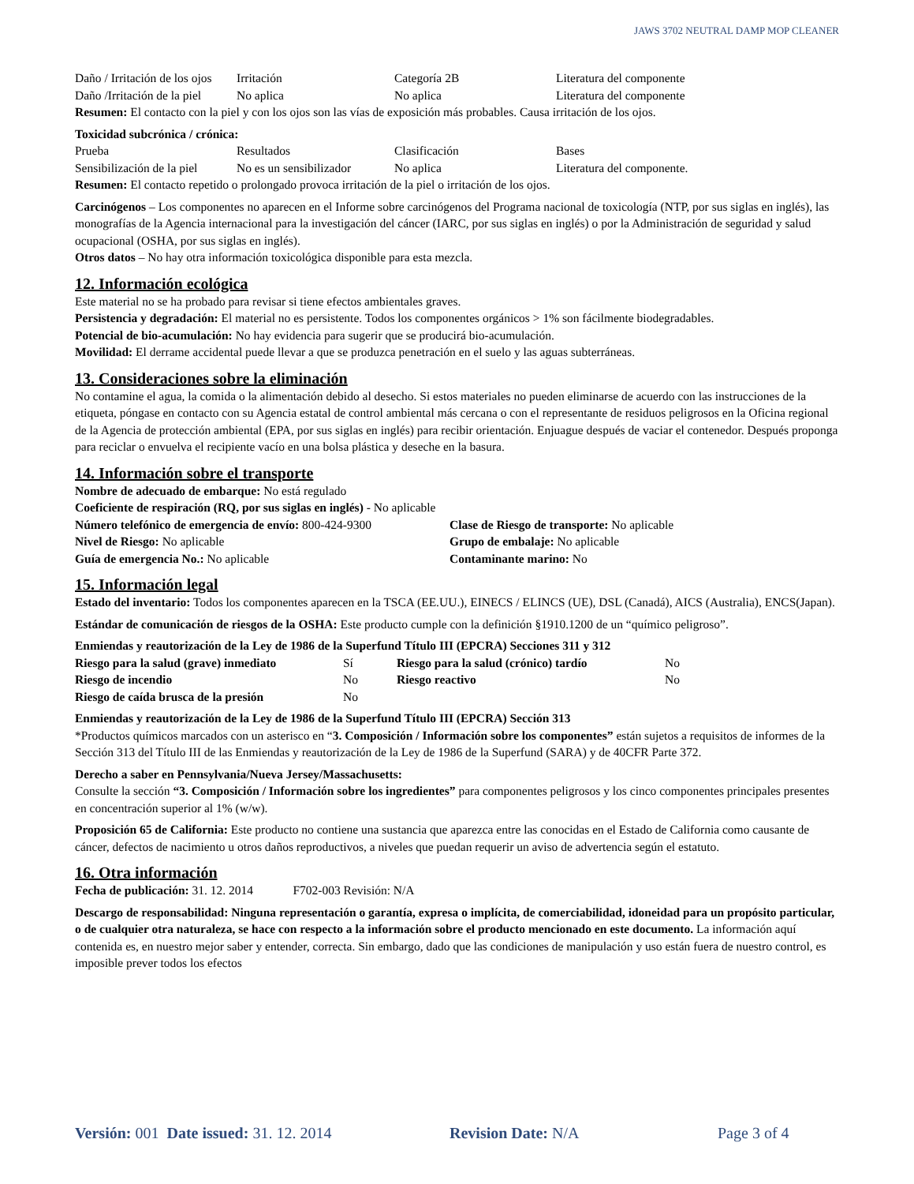JAWS 3702 NEUTRAL DAMP MOP CLEANER
| Daño / Irritación de los ojos | Irritación | Categoría 2B | Literatura del componente |
| Daño /Irritación de la piel | No aplica | No aplica | Literatura del componente |
Resumen: El contacto con la piel y con los ojos son las vías de exposición más probables. Causa irritación de los ojos.
Toxicidad subcrónica / crónica:
| Prueba | Resultados | Clasificación | Bases |
| Sensibilización de la piel | No es un sensibilizador | No aplica | Literatura del componente. |
Resumen: El contacto repetido o prolongado provoca irritación de la piel o irritación de los ojos.
Carcinógenos – Los componentes no aparecen en el Informe sobre carcinógenos del Programa nacional de toxicología (NTP, por sus siglas en inglés), las monografías de la Agencia internacional para la investigación del cáncer (IARC, por sus siglas en inglés) o por la Administración de seguridad y salud ocupacional (OSHA, por sus siglas en inglés).
Otros datos – No hay otra información toxicológica disponible para esta mezcla.
12. Información ecológica
Este material no se ha probado para revisar si tiene efectos ambientales graves.
Persistencia y degradación: El material no es persistente. Todos los componentes orgánicos > 1% son fácilmente biodegradables.
Potencial de bio-acumulación: No hay evidencia para sugerir que se producirá bio-acumulación.
Movilidad: El derrame accidental puede llevar a que se produzca penetración en el suelo y las aguas subterráneas.
13. Consideraciones sobre la eliminación
No contamine el agua, la comida o la alimentación debido al desecho. Si estos materiales no pueden eliminarse de acuerdo con las instrucciones de la etiqueta, póngase en contacto con su Agencia estatal de control ambiental más cercana o con el representante de residuos peligrosos en la Oficina regional de la Agencia de protección ambiental (EPA, por sus siglas en inglés) para recibir orientación. Enjuague después de vaciar el contenedor. Después proponga para reciclar o envuelva el recipiente vacío en una bolsa plástica y deseche en la basura.
14. Información sobre el transporte
Nombre de adecuado de embarque: No está regulado
Coeficiente de respiración (RQ, por sus siglas en inglés) - No aplicable
| Número telefónico de emergencia de envío: 800-424-9300 | Clase de Riesgo de transporte: No aplicable |
| Nivel de Riesgo: No aplicable | Grupo de embalaje: No aplicable |
| Guía de emergencia No.: No aplicable | Contaminante marino: No |
15. Información legal
Estado del inventario: Todos los componentes aparecen en la TSCA (EE.UU.), EINECS / ELINCS (UE), DSL (Canadá), AICS (Australia), ENCS(Japan).
Estándar de comunicación de riesgos de la OSHA: Este producto cumple con la definición §1910.1200 de un “químico peligroso”.
Enmiendas y reautorización de la Ley de 1986 de la Superfund Título III (EPCRA) Secciones 311 y 312
| Riesgo para la salud (grave) inmediato | Sí | Riesgo para la salud (crónico) tardío | No |
| Riesgo de incendio | No | Riesgo reactivo | No |
| Riesgo de caída brusca de la presión | No | | |
Enmiendas y reautorización de la Ley de 1986 de la Superfund Título III (EPCRA) Sección 313
*Productos químicos marcados con un asterisco en “3. Composición / Información sobre los componentes” están sujetos a requisitos de informes de la Sección 313 del Título III de las Enmiendas y reautorización de la Ley de 1986 de la Superfund (SARA) y de 40CFR Parte 372.
Derecho a saber en Pennsylvania/Nueva Jersey/Massachusetts:
Consulte la sección “3. Composición / Información sobre los ingredientes” para componentes peligrosos y los cinco componentes principales presentes en concentración superior al 1% (w/w).
Proposición 65 de California: Este producto no contiene una sustancia que aparezca entre las conocidas en el Estado de California como causante de cáncer, defectos de nacimiento u otros daños reproductivos, a niveles que puedan requerir un aviso de advertencia según el estatuto.
16. Otra información
Fecha de publicación: 31. 12. 2014 F702-003 Revisión: N/A
Descargo de responsabilidad: Ninguna representación o garantía, expresa o implícita, de comerciabilidad, idoneidad para un propósito particular, o de cualquier otra naturaleza, se hace con respecto a la información sobre el producto mencionado en este documento. La información aquí contenida es, en nuestro mejor saber y entender, correcta. Sin embargo, dado que las condiciones de manipulación y uso están fuera de nuestro control, es imposible prever todos los efectos
Versión: 001 Date issued: 31. 12. 2014 Revision Date: N/A Page 3 of 4